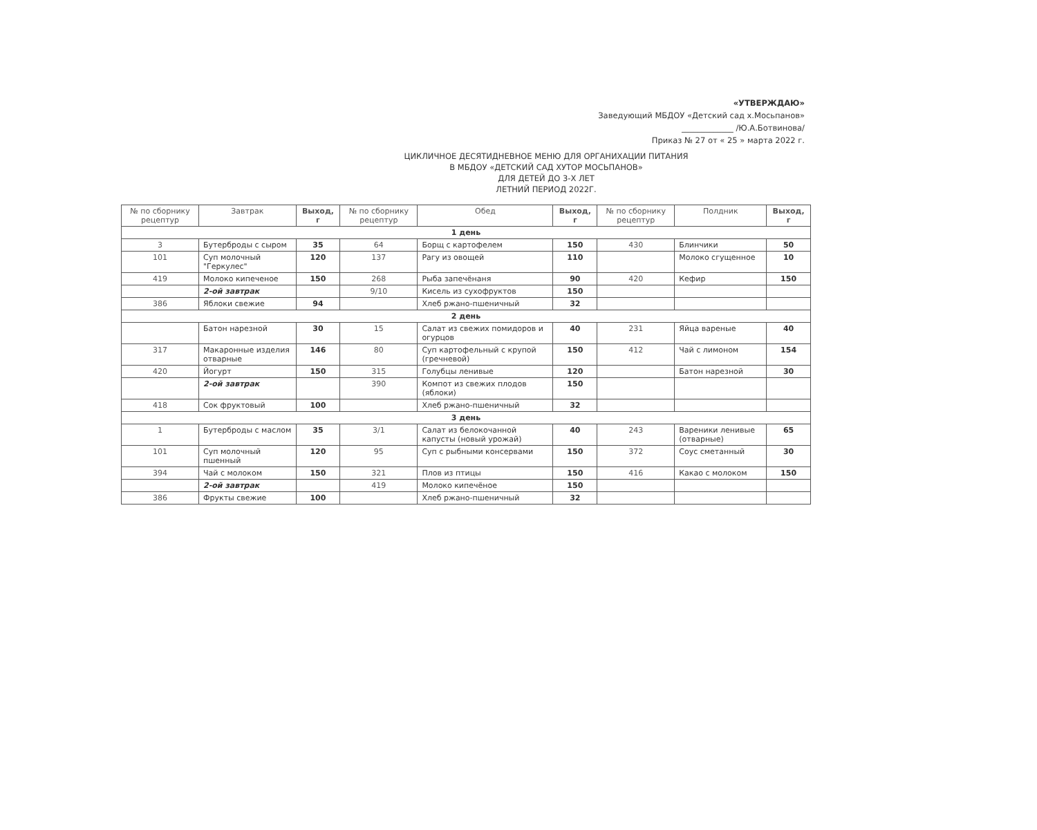«УТВЕРЖДАЮ»
Заведующий МБДОУ «Детский сад х.Мосьпанов»
_____________ /Ю.А.Ботвинова/
Приказ № 27 от « 25 » марта 2022 г.
ЦИКЛИЧНОЕ ДЕСЯТИДНЕВНОЕ МЕНЮ ДЛЯ ОРГАНИХАЦИИ ПИТАНИЯ
В МБДОУ «ДЕТСКИЙ САД ХУТОР МОСЬПАНОВ»
ДЛЯ ДЕТЕЙ ДО 3-Х ЛЕТ
ЛЕТНИЙ ПЕРИОД 2022Г.
| № по сборнику рецептур | Завтрак | Выход, г | № по сборнику рецептур | Обед | Выход, г | № по сборнику рецептур | Полдник | Выход, г |
| --- | --- | --- | --- | --- | --- | --- | --- | --- |
| 1 день | | | | | | | | |
| 3 | Бутерброды с сыром | 35 | 64 | Борщ с картофелем | 150 | 430 | Блинчики | 50 |
| 101 | Суп молочный "Геркулес" | 120 | 137 | Рагу из овощей | 110 | | Молоко сгущенное | 10 |
| 419 | Молоко кипеченое | 150 | 268 | Рыба запечёнаня | 90 | 420 | Кефир | 150 |
| | 2-ой завтрак | | 9/10 | Кисель из сухофруктов | 150 | | | |
| 386 | Яблоки свежие | 94 | | Хлеб ржано-пшеничный | 32 | | | |
| 2 день | | | | | | | | |
| | Батон нарезной | 30 | 15 | Салат из свежих помидоров и огурцов | 40 | 231 | Яйца вареные | 40 |
| 317 | Макаронные изделия отварные | 146 | 80 | Суп картофельный с крупой (гречневой) | 150 | 412 | Чай с лимоном | 154 |
| 420 | Йогурт | 150 | 315 | Голубцы ленивые | 120 | | Батон нарезной | 30 |
| | 2-ой завтрак | | 390 | Компот из свежих плодов (яблоки) | 150 | | | |
| 418 | Сок фруктовый | 100 | | Хлеб ржано-пшеничный | 32 | | | |
| 3 день | | | | | | | | |
| 1 | Бутерброды с маслом | 35 | 3/1 | Салат из белокочанной капусты (новый урожай) | 40 | 243 | Вареники ленивые (отварные) | 65 |
| 101 | Суп молочный пшенный | 120 | 95 | Суп с рыбными консервами | 150 | 372 | Соус сметанный | 30 |
| 394 | Чай с молоком | 150 | 321 | Плов из птицы | 150 | 416 | Какао с молоком | 150 |
| | 2-ой завтрак | | 419 | Молоко кипечёное | 150 | | | |
| 386 | Фрукты свежие | 100 | | Хлеб ржано-пшеничный | 32 | | | |